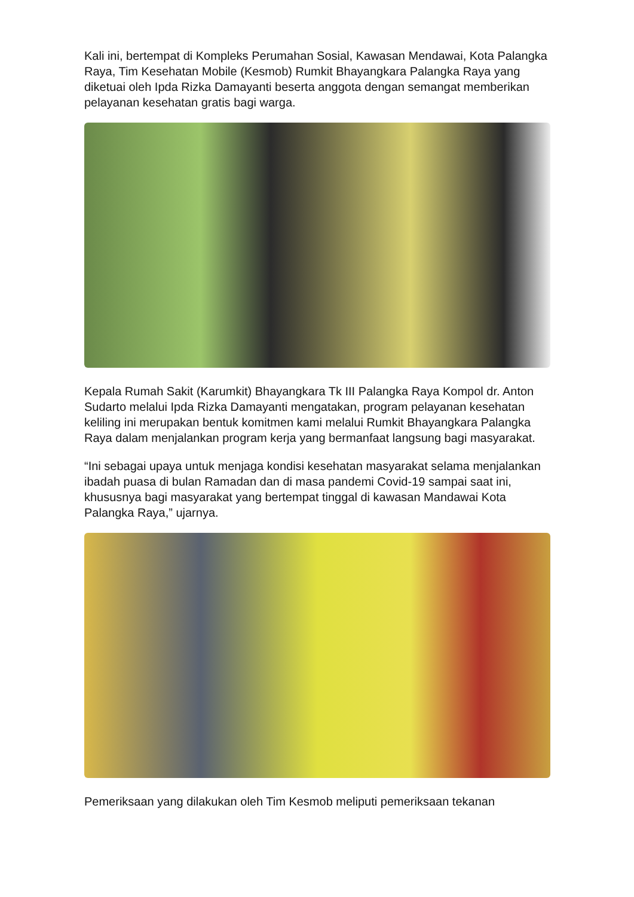Kali ini, bertempat di Kompleks Perumahan Sosial, Kawasan Mendawai, Kota Palangka Raya, Tim Kesehatan Mobile (Kesmob) Rumkit Bhayangkara Palangka Raya yang diketuai oleh Ipda Rizka Damayanti beserta anggota dengan semangat memberikan pelayanan kesehatan gratis bagi warga.
Kepala Rumah Sakit (Karumkit) Bhayangkara Tk III Palangka Raya Kompol dr. Anton Sudarto melalui Ipda Rizka Damayanti mengatakan, program pelayanan kesehatan keliling ini merupakan bentuk komitmen kami melalui Rumkit Bhayangkara Palangka Raya dalam menjalankan program kerja yang bermanfaat langsung bagi masyarakat.
“Ini sebagai upaya untuk menjaga kondisi kesehatan masyarakat selama menjalankan ibadah puasa di bulan Ramadan dan di masa pandemi Covid-19 sampai saat ini, khususnya bagi masyarakat yang bertempat tinggal di kawasan Mandawai Kota Palangka Raya,” ujarnya.
Pemeriksaan yang dilakukan oleh Tim Kesmob meliputi pemeriksaan tekanan